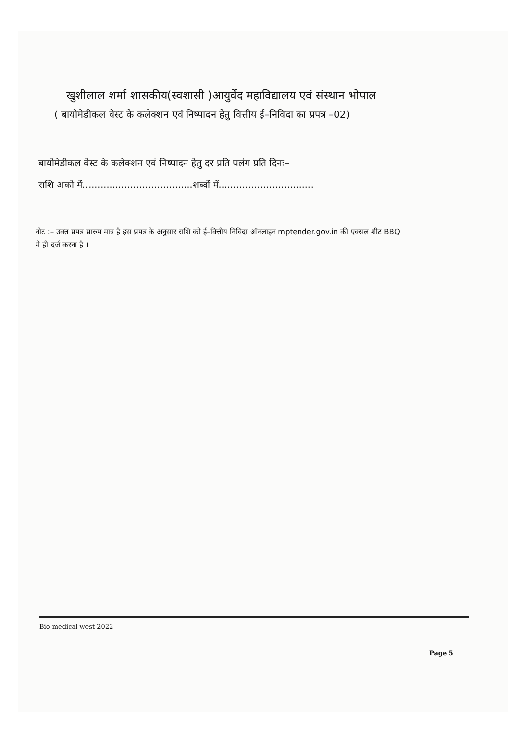खुशीलाल शर्मा शासकीय(स्वशासी )आयुर्वेद महाविद्यालय एवं संस्थान भोपाल
( बायोमेडीकल वेस्ट के कलेक्शन एवं निष्पादन हेतु वित्तीय ई–निविदा का प्रपत्र –02)
बायोमेडीकल वेस्ट के कलेक्शन एवं निष्पादन हेतु दर प्रति पलंग प्रति दिनः–
राशि अको में.....................................शब्दों में................................
नोट :– उक्त प्रपत्र प्रारुप मात्र है इस प्रपत्र के अनुसार राशि को ई–वित्तीय निविदा ऑनलाइन mptender.gov.in की एक्सल शीट BBQ मे ही दर्ज करना है ।
Bio medical west 2022
Page 5